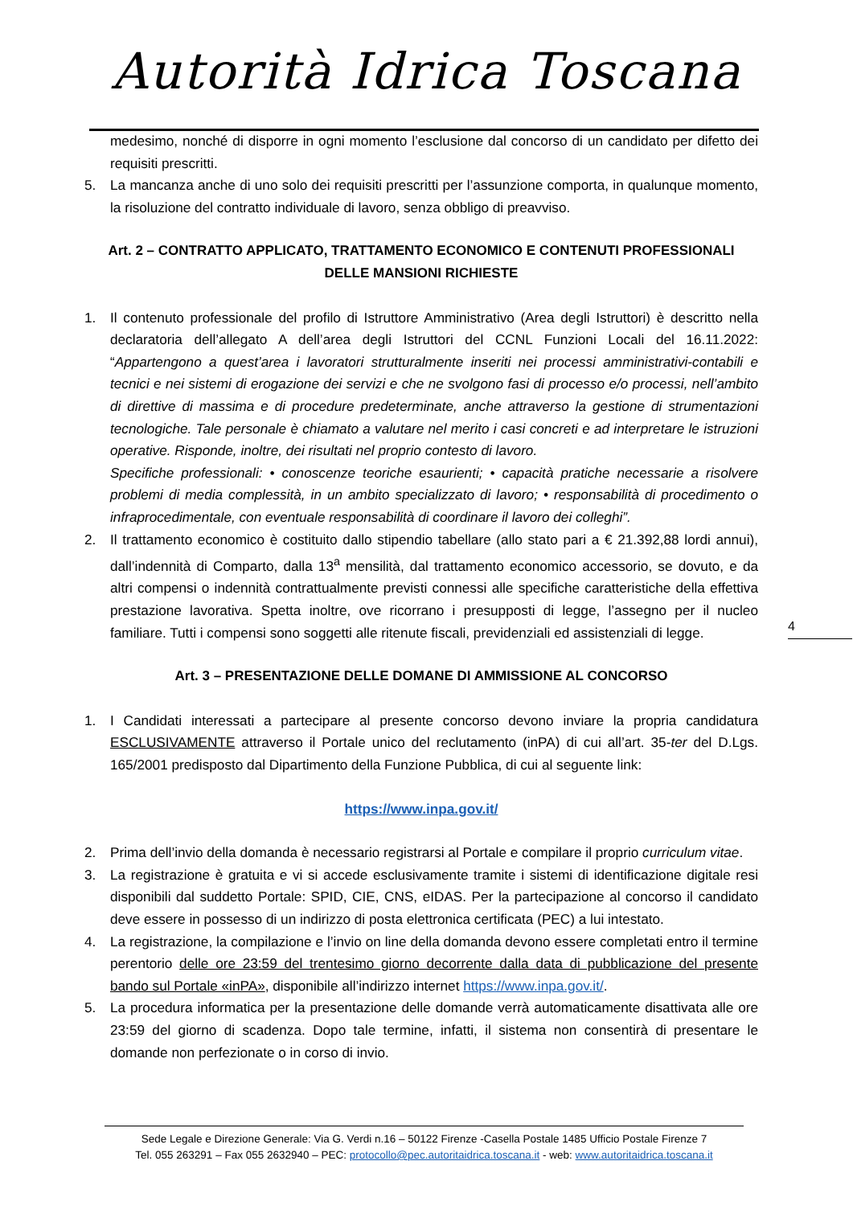Autorità Idrica Toscana
medesimo, nonché di disporre in ogni momento l’esclusione dal concorso di un candidato per difetto dei requisiti prescritti.
5. La mancanza anche di uno solo dei requisiti prescritti per l’assunzione comporta, in qualunque momento, la risoluzione del contratto individuale di lavoro, senza obbligo di preavviso.
Art. 2 – CONTRATTO APPLICATO, TRATTAMENTO ECONOMICO E CONTENUTI PROFESSIONALI DELLE MANSIONI RICHIESTE
1. Il contenuto professionale del profilo di Istruttore Amministrativo (Area degli Istruttori) è descritto nella declaratoria dell’allegato A dell’area degli Istruttori del CCNL Funzioni Locali del 16.11.2022: “Appartengono a quest’area i lavoratori strutturalmente inseriti nei processi amministrativi-contabili e tecnici e nei sistemi di erogazione dei servizi e che ne svolgono fasi di processo e/o processi, nell’ambito di direttive di massima e di procedure predeterminate, anche attraverso la gestione di strumentazioni tecnologiche. Tale personale è chiamato a valutare nel merito i casi concreti e ad interpretare le istruzioni operative. Risponde, inoltre, dei risultati nel proprio contesto di lavoro.
Specifiche professionali: • conoscenze teoriche esaurienti; • capacità pratiche necessarie a risolvere problemi di media complessità, in un ambito specializzato di lavoro; • responsabilità di procedimento o infraprocedimentale, con eventuale responsabilità di coordinare il lavoro dei colleghi”.
2. Il trattamento economico è costituito dallo stipendio tabellare (allo stato pari a € 21.392,88 lordi annui), dall’indennità di Comparto, dalla 13<sup>a</sup> mensilità, dal trattamento economico accessorio, se dovuto, e da altri compensi o indennità contrattualmente previsti connessi alle specifiche caratteristiche della effettiva prestazione lavorativa. Spetta inoltre, ove ricorrano i presupposti di legge, l’assegno per il nucleo familiare. Tutti i compensi sono soggetti alle ritenute fiscali, previdenziali ed assistenziali di legge.
Art. 3 – PRESENTAZIONE DELLE DOMANE DI AMMISSIONE AL CONCORSO
1. I Candidati interessati a partecipare al presente concorso devono inviare la propria candidatura ESCLUSIVAMENTE attraverso il Portale unico del reclutamento (inPA) di cui all’art. 35-ter del D.Lgs. 165/2001 predisposto dal Dipartimento della Funzione Pubblica, di cui al seguente link:
https://www.inpa.gov.it/
2. Prima dell’invio della domanda è necessario registrarsi al Portale e compilare il proprio curriculum vitae.
3. La registrazione è gratuita e vi si accede esclusivamente tramite i sistemi di identificazione digitale resi disponibili dal suddetto Portale: SPID, CIE, CNS, eIDAS. Per la partecipazione al concorso il candidato deve essere in possesso di un indirizzo di posta elettronica certificata (PEC) a lui intestato.
4. La registrazione, la compilazione e l’invio on line della domanda devono essere completati entro il termine perentorio delle ore 23:59 del trentesimo giorno decorrente dalla data di pubblicazione del presente bando sul Portale «inPA», disponibile all’indirizzo internet https://www.inpa.gov.it/.
5. La procedura informatica per la presentazione delle domande verrà automaticamente disattivata alle ore 23:59 del giorno di scadenza. Dopo tale termine, infatti, il sistema non consentirà di presentare le domande non perfezionate o in corso di invio.
4
Sede Legale e Direzione Generale: Via G. Verdi n.16 – 50122 Firenze -Casella Postale 1485 Ufficio Postale Firenze 7
Tel. 055 263291 – Fax 055 2632940 – PEC: protocollo@pec.autoritaidrica.toscana.it - web: www.autoritaidrica.toscana.it